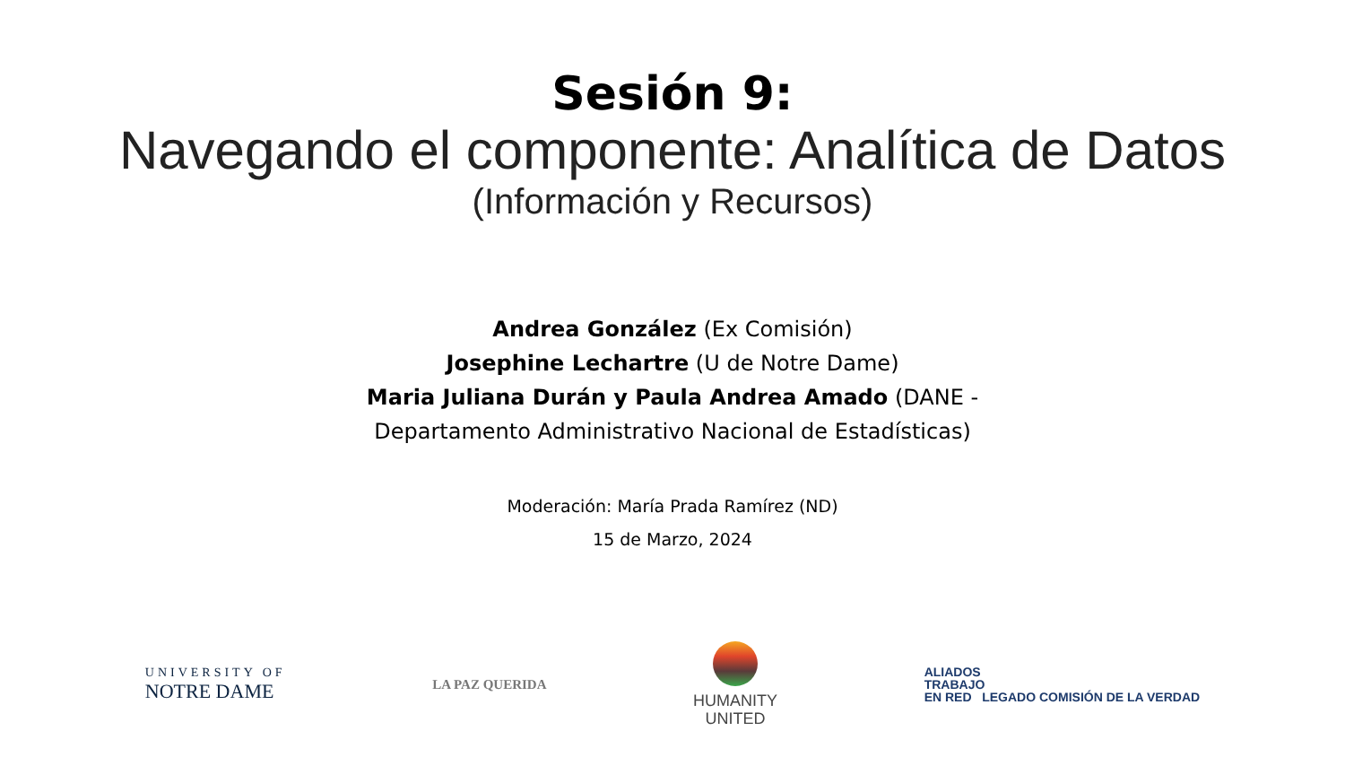Sesión 9:
Navegando el componente: Analítica de Datos
(Información y Recursos)
Andrea González (Ex Comisión)
Josephine Lechartre (U de Notre Dame)
Maria Juliana Durán y Paula Andrea Amado (DANE -
Departamento Administrativo Nacional de Estadísticas)
Moderación: María Prada Ramírez (ND)
15 de Marzo, 2024
UNIVERSITY OF
NOTRE DAME
LA PAZ QUERIDA
HUMANITY
UNITED
ALIADOS
TRABAJO
EN RED LEGADO COMISIÓN DE LA VERDAD